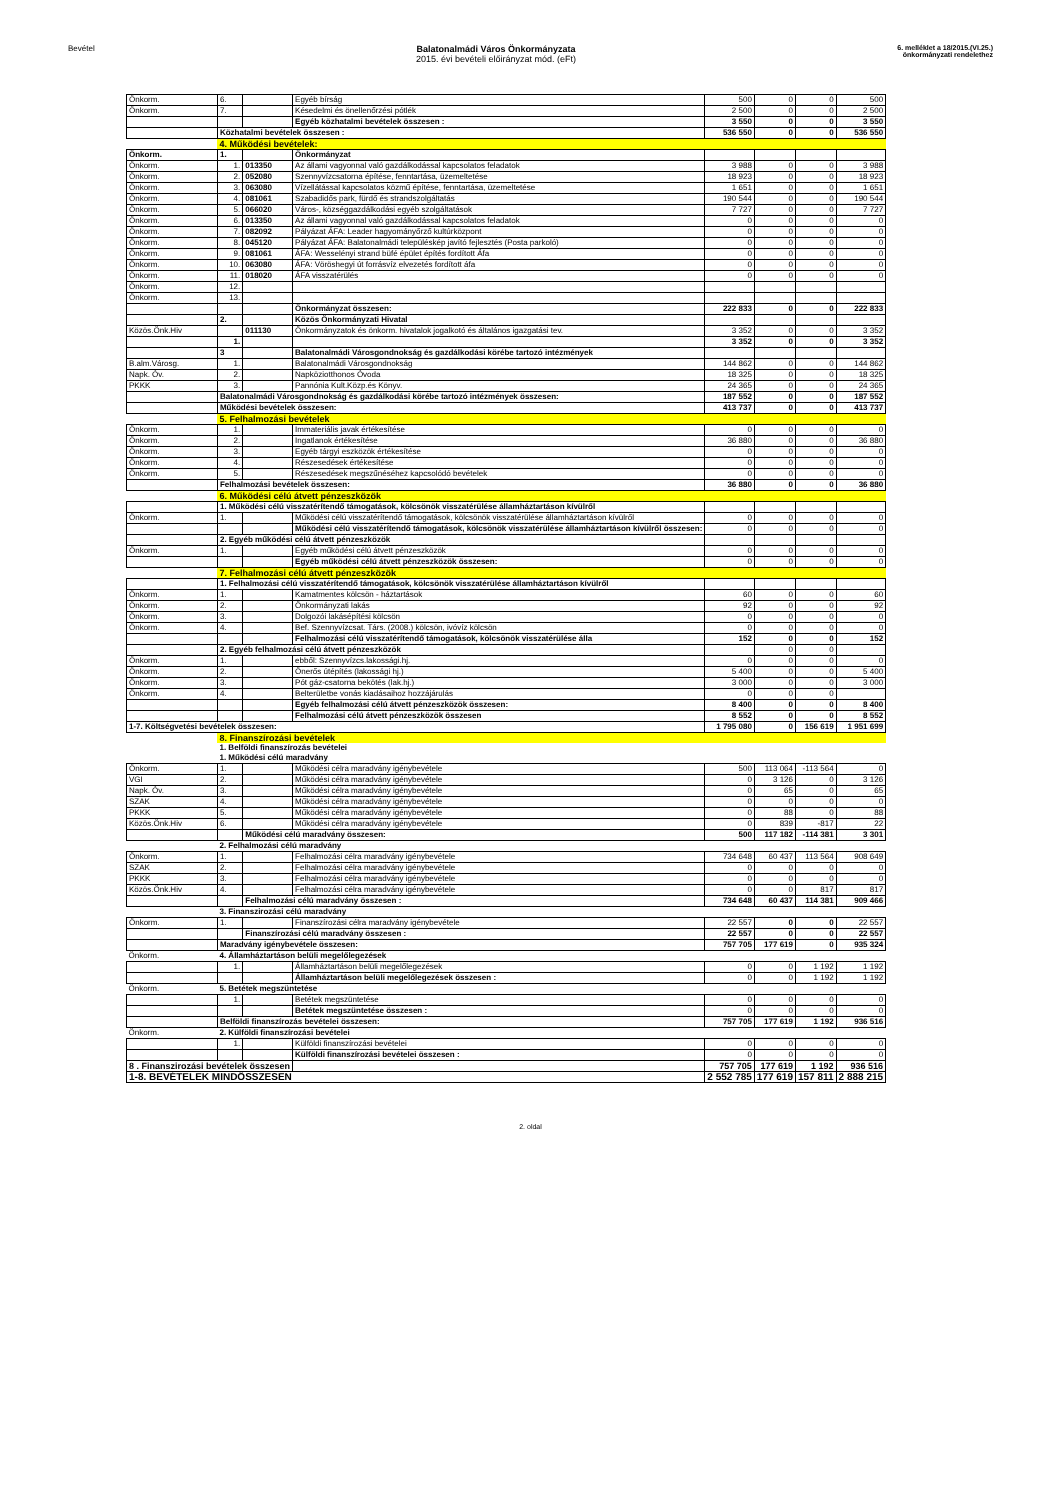Bevétel Balatonalmádi Város Önkormányzata
2015. évi bevételi előirányzat mód. (eFt)
6. melléklet a 18/2015.(VI.25.)
önkormányzati rendelethez
| Önkorm. | 6. | | Egyéb bírság | 500 | 0 | 0 | 500 |
| Önkorm. | 7. | | Késedelmi és önellenőrzési pótlék | 2 500 | 0 | 0 | 2 500 |
| | | | Egyéb közhatalmi bevételek összesen : | 3 550 | 0 | 0 | 3 550 |
| | Közhatalmi bevételek összesen : | | | 536 550 | 0 | 0 | 536 550 |
| | 4. Működési bevételek: | | | | | | |
| Önkorm. | 1. | | Önkormányzat | | | | |
| Önkorm. | 1. | 013350 | Az állami vagyonnal való gazdálkodással kapcsolatos feladatok | 3 988 | 0 | 0 | 3 988 |
| Önkorm. | 2. | 052080 | Szennyvízcsatorna építése, fenntartása, üzemeltetése | 18 923 | 0 | 0 | 18 923 |
| Önkorm. | 3. | 063080 | Vízellátással kapcsolatos közmű építése, fenntartása, üzemeltetése | 1 651 | 0 | 0 | 1 651 |
| Önkorm. | 4. | 081061 | Szabadidős park, fürdő és strandszolgáltatás | 190 544 | 0 | 0 | 190 544 |
| Önkorm. | 5. | 066020 | Város-, községgazdálkodási egyéb szolgáltatások | 7 727 | 0 | 0 | 7 727 |
| Önkorm. | 6. | 013350 | Az állami vagyonnal való gazdálkodással kapcsolatos feladatok | 0 | 0 | 0 | 0 |
| Önkorm. | 7. | 082092 | Pályázat ÁFA: Leader hagyományőrző kultúrközpont | 0 | 0 | 0 | 0 |
| Önkorm. | 8. | 045120 | Pályázat ÁFA: Balatonalmádi településkép javító fejlesztés (Posta parkoló) | 0 | 0 | 0 | 0 |
| Önkorm. | 9. | 081061 | ÁFA: Wesselényi strand büfé épület építés fordított Áfa | 0 | 0 | 0 | 0 |
| Önkorm. | 10. | 063080 | ÁFA: Vöröshegyi út forrásvíz elvezetés fordított áfa | 0 | 0 | 0 | 0 |
| Önkorm. | 11. | 018020 | ÁFA visszatérülés | 0 | 0 | 0 | 0 |
| Önkorm. | 12. | | | | | | |
| Önkorm. | 13. | | | | | | |
| | | | Önkormányzat összesen: | 222 833 | 0 | 0 | 222 833 |
| | 2. | | Közös Önkormányzati Hivatal | | | | |
| Közös.Önk.Hiv | | 011130 | Önkormányzatok és önkorm. hivatalok jogalkotó és általános igazgatási tev. | 3 352 | 0 | 0 | 3 352 |
| | 1. | | | 3 352 | 0 | 0 | 3 352 |
| | 3 | | Balatonalmádi Városgondnokság és gazdálkodási körébe tartozó intézmények | | | | |
| B.alm.Városg. | 1. | | Balatonalmádi Városgondnokság | 144 862 | 0 | 0 | 144 862 |
| Napk. Óv. | 2. | | Napköziotthonos Óvoda | 18 325 | 0 | 0 | 18 325 |
| PKKK | 3. | | Pannónia Kult.Közp.és Könyv. | 24 365 | 0 | 0 | 24 365 |
| | Balatonalmádi Városgondnokság és gazdálkodási körébe tartozó intézmények összesen: | | | 187 552 | 0 | 0 | 187 552 |
| | Működési bevételek összesen: | | | 413 737 | 0 | 0 | 413 737 |
| | 5. Felhalmozási bevételek | | | | | | |
| Önkorm. | 1. | | Immateriális javak értékesítése | 0 | 0 | 0 | 0 |
| Önkorm. | 2. | | Ingatlanok értékesítése | 36 880 | 0 | 0 | 36 880 |
| Önkorm. | 3. | | Egyéb tárgyi eszközök értékesítése | 0 | 0 | 0 | 0 |
| Önkorm. | 4. | | Részesedések értékesítése | 0 | 0 | 0 | 0 |
| Önkorm. | 5. | | Részesedések megszűnéséhez kapcsolódó bevételek | 0 | 0 | 0 | 0 |
| | Felhalmozási bevételek összesen: | | | 36 880 | 0 | 0 | 36 880 |
| | 6. Működési célú átvett pénzeszközök | | | | | | |
| | 1. Működési célú visszatérítendő támogatások, kölcsönök visszatérülése államháztartáson kívülről | | | | | | |
| Önkorm. | 1. | | Működési célú visszatérítendő támogatások, kölcsönök visszatérülése államháztartáson kívülről | 0 | 0 | 0 | 0 |
| | | | Működési célú visszatérítendő támogatások, kölcsönök visszatérülése államháztartáson kívülről összesen: | 0 | 0 | 0 | 0 |
| | 2. Egyéb működési célú átvett pénzeszközök | | | | | | |
| Önkorm. | 1. | | Egyéb működési célú átvett pénzeszközök | 0 | 0 | 0 | 0 |
| | | | Egyéb működési célú átvett pénzeszközök összesen: | 0 | 0 | 0 | 0 |
| | 7. Felhalmozási célú átvett pénzeszközök | | | | | | |
| | 1. Felhalmozási célú visszatérítendő támogatások, kölcsönök visszatérülése államháztartáson kívülről | | | | | | |
| Önkorm. | 1. | | Kamatmentes kölcsön - háztartások | 60 | 0 | 0 | 60 |
| Önkorm. | 2. | | Önkormányzati lakás | 92 | 0 | 0 | 92 |
| Önkorm. | 3. | | Dolgozói lakásépítési kölcsön | 0 | 0 | 0 | 0 |
| Önkorm. | 4. | | Bef. Szennyvízcsat. Társ. (2008.) kölcsön, ivóvíz kölcsön | 0 | 0 | 0 | 0 |
| | | | Felhalmozási célú visszatérítendő támogatások, kölcsönök visszatérülése álla | 152 | 0 | 0 | 152 |
| | 2. Egyéb felhalmozási célú átvett pénzeszközök | | | | 0 | 0 | |
| Önkorm. | 1. | | ebből: Szennyvízcs.lakossági.hj. | 0 | 0 | 0 | 0 |
| Önkorm. | 2. | | Önerős útépítés (lakossági hj.) | 5 400 | 0 | 0 | 5 400 |
| Önkorm. | 3. | | Pót gáz-csatorna bekötés (lak.hj.) | 3 000 | 0 | 0 | 3 000 |
| Önkorm. | 4. | | Belterületbe vonás kiadásaihoz hozzájárulás | 0 | 0 | 0 | |
| | | | Egyéb felhalmozási célú átvett pénzeszközök összesen: | 8 400 | 0 | 0 | 8 400 |
| | | | Felhalmozási célú átvett pénzeszközök összesen | 8 552 | 0 | 0 | 8 552 |
| 1-7. Költségvetési bevételek összesen: | | | | 1 795 080 | 0 | 156 619 | 1 951 699 |
| | 8. Finanszírozási bevételek | | | | | | |
| | 1. Belföldi finanszírozás bevételei | | | | | | |
| | 1. Működési célú maradvány | | | | | | |
| Önkorm. | 1. | | Működési célra maradvány igénybevétele | 500 | 113 064 | -113 564 | 0 |
| VGI | 2. | | Működési célra maradvány igénybevétele | 0 | 3 126 | 0 | 3 126 |
| Napk. Óv. | 3. | | Működési célra maradvány igénybevétele | 0 | 65 | 0 | 65 |
| SZAK | 4. | | Működési célra maradvány igénybevétele | 0 | 0 | 0 | 0 |
| PKKK | 5. | | Működési célra maradvány igénybevétele | 0 | 88 | 0 | 88 |
| Közös.Önk.Hiv | 6. | | Működési célra maradvány igénybevétele | 0 | 839 | -817 | 22 |
| | | Működési célú maradvány összesen: | | 500 | 117 182 | -114 381 | 3 301 |
| | 2. Felhalmozási célú maradvány | | | | | | |
| Önkorm. | 1. | | Felhalmozási célra maradvány igénybevétele | 734 648 | 60 437 | 113 564 | 908 649 |
| SZAK | 2. | | Felhalmozási célra maradvány igénybevétele | 0 | 0 | 0 | 0 |
| PKKK | 3. | | Felhalmozási célra maradvány igénybevétele | 0 | 0 | 0 | 0 |
| Közös.Önk.Hiv | 4. | | Felhalmozási célra maradvány igénybevétele | 0 | 0 | 817 | 817 |
| | | Felhalmozási célú maradvány összesen : | | 734 648 | 60 437 | 114 381 | 909 466 |
| | 3. Finanszirozási célú maradvány | | | | | | |
| Önkorm. | 1. | | Finanszírozási célra maradvány igénybevétele | 22 557 | 0 | 0 | 22 557 |
| | | Finanszírozási célú maradvány összesen : | | 22 557 | 0 | 0 | 22 557 |
| | Maradvány igénybevétele összesen: | | | 757 705 | 177 619 | 0 | 935 324 |
| Önkorm. | 4. Államháztartáson belüli megelőlegezések | | | | | | |
| | 1. | | Államháztartáson belüli megelőlegezések | 0 | 0 | 1 192 | 1 192 |
| | | | Államháztartáson belüli megelőlegezések összesen : | 0 | 0 | 1 192 | 1 192 |
| Önkorm. | 5. Betétek megszüntetése | | | | | | |
| | 1. | | Betétek megszüntetése | 0 | 0 | 0 | 0 |
| | | | Betétek megszüntetése összesen : | 0 | 0 | 0 | 0 |
| | Belföldi finanszírozás bevételei összesen: | | | 757 705 | 177 619 | 1 192 | 936 516 |
| Önkorm. | 2. Külföldi finanszírozási bevételei | | | | | | |
| | 1. | | Külföldi finanszírozási bevételei | 0 | 0 | 0 | 0 |
| | | | Külföldi finanszírozási bevételei összesen : | 0 | 0 | 0 | 0 |
| 8 . Finanszirozási bevételek összesen | | | | 757 705 | 177 619 | 1 192 | 936 516 |
| 1-8. BEVÉTELEK MINDÖSSZESEN | | | | 2 552 785 | 177 619 | 157 811 | 2 888 215 |
2. oldal